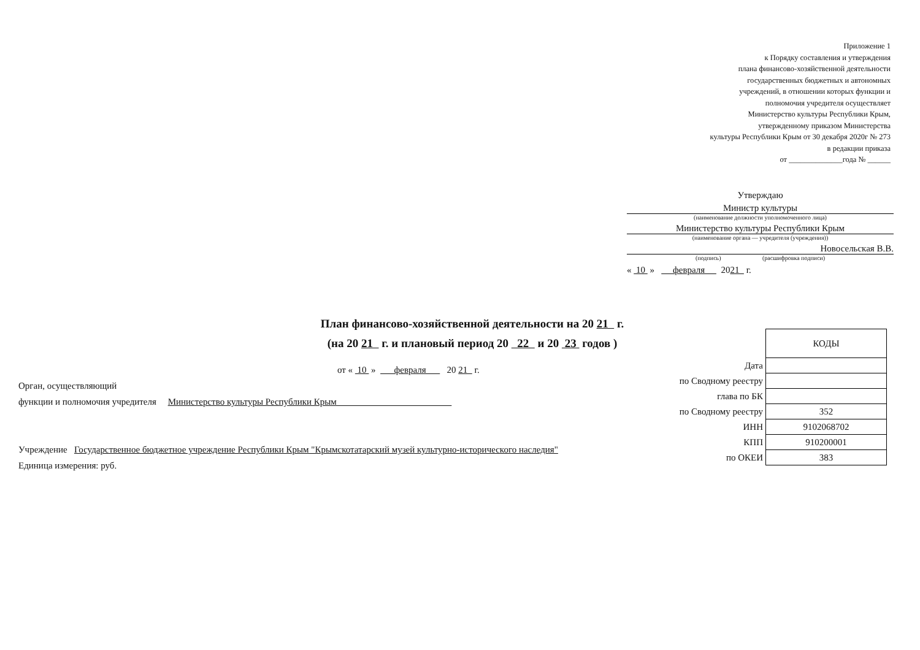Приложение 1
к Порядку составления и утверждения
плана финансово-хозяйственной деятельности
государственных бюджетных и автономных
учреждений, в отношении которых функции и
полномочия учредителя осуществляет
Министерство культуры Республики Крым,
утвержденному приказом Министерства
культуры Республики Крым от 30 декабря 2020г № 273
в редакции приказа
от ______________года № ______
Утверждаю
Министр культуры
(наименование должности уполномоченного лица)
Министерство культуры Республики Крым
(наименование органа — учредителя (учреждения))
Новосельская В.В.
(подпись) (расшифровка подписи)
« 10 » февраля 2021 г.
План финансово-хозяйственной деятельности на 20 21 г.
(на 20 21 г. и плановый период 20 22 и 20 23 годов )
от « 10 » февраля 20 21 г.
Орган, осуществляющий
функции и полномочия учредителя Министерство культуры Республики Крым
Учреждение Государственное бюджетное учреждение Республики Крым "Крымскотатарский музей культурно-исторического наследия"
Единица измерения: руб.
| | КОДЫ |
| Дата | |
| по Сводному реестру | |
| глава по БК | |
| по Сводному реестру | 352 |
| ИНН | 9102068702 |
| КПП | 910200001 |
| по ОКЕИ | 383 |